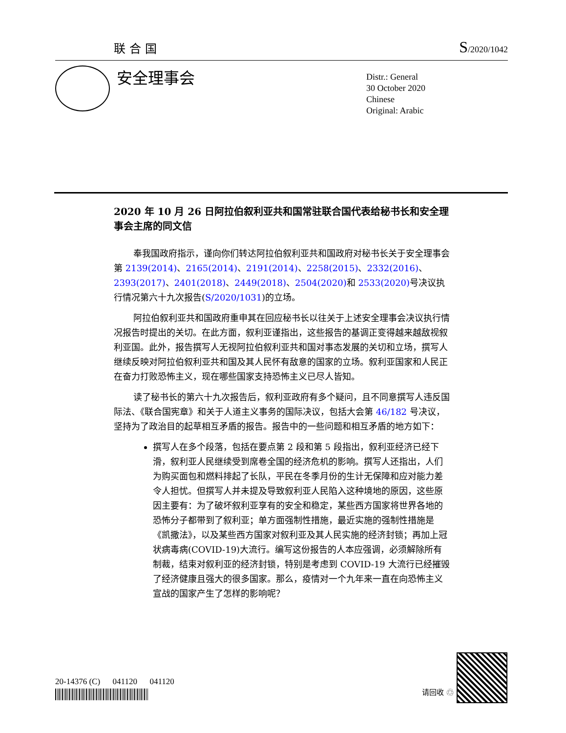联合国 S/2020/1042
安全理事会
Distr.: General
30 October 2020
Chinese
Original: Arabic
2020 年 10 月 26 日阿拉伯叙利亚共和国常驻联合国代表给秘书长和安全理事会主席的同文信
奉我国政府指示，谨向你们转达阿拉伯叙利亚共和国政府对秘书长关于安全理事会第 2139(2014)、2165(2014)、2191(2014)、2258(2015)、2332(2016)、2393(2017)、2401(2018)、2449(2018)、2504(2020) 和 2533(2020) 号决议执行情况第六十九次报告(S/2020/1031)的立场。
阿拉伯叙利亚共和国政府重申其在回应秘书长以往关于上述安全理事会决议执行情况报告时提出的关切。在此方面，叙利亚谨指出，这些报告的基调正变得越来越敌视叙利亚国。此外，报告撰写人无视阿拉伯叙利亚共和国对事态发展的关切和立场，撰写人继续反映对阿拉伯叙利亚共和国及其人民怀有敌意的国家的立场。叙利亚国家和人民正在奋力打败恐怖主义，现在哪些国家支持恐怖主义已尽人皆知。
读了秘书长的第六十九次报告后，叙利亚政府有多个疑问，且不同意撰写人违反国际法、《联合国宪章》和关于人道主义事务的国际决议，包括大会第 46/182 号决议，坚持为了政治目的起草相互矛盾的报告。报告中的一些问题和相互矛盾的地方如下：
撰写人在多个段落，包括在要点第 2 段和第 5 段指出，叙利亚经济已经下滑，叙利亚人民继续受到席卷全国的经济危机的影响。撰写人还指出，人们为购买面包和燃料排起了长队，平民在冬季月份的生计无保障和应对能力差令人担忧。但撰写人并未提及导致叙利亚人民陷入这种境地的原因，这些原因主要有：为了破坏叙利亚享有的安全和稳定，某些西方国家将世界各地的恐怖分子都带到了叙利亚；单方面强制性措施，最近实施的强制性措施是《凯撒法》，以及某些西方国家对叙利亚及其人民实施的经济封锁；再加上冠状病毒病(COVID-19)大流行。编写这份报告的人本应强调，必须解除所有制裁，结束对叙利亚的经济封锁，特别是考虑到 COVID-19 大流行已经摧毁了经济健康且强大的很多国家。那么，疫情对一个九年来一直在向恐怖主义宣战的国家产生了怎样的影响呢？
20-14376 (C) 041120 041120
请回收 ♲